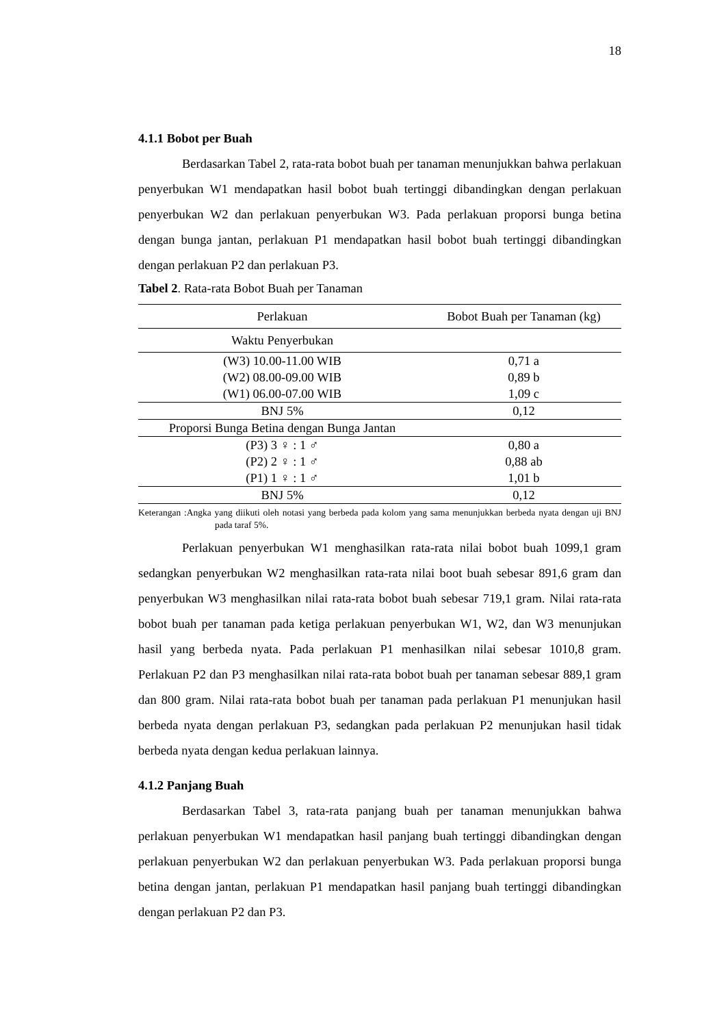18
4.1.1 Bobot per Buah
Berdasarkan Tabel 2, rata-rata bobot buah per tanaman menunjukkan bahwa perlakuan penyerbukan W1 mendapatkan hasil bobot buah tertinggi dibandingkan dengan perlakuan penyerbukan W2 dan perlakuan penyerbukan W3. Pada perlakuan proporsi bunga betina dengan bunga jantan, perlakuan P1 mendapatkan hasil bobot buah tertinggi dibandingkan dengan perlakuan P2 dan perlakuan P3.
Tabel 2. Rata-rata Bobot Buah per Tanaman
| Perlakuan | Bobot Buah per Tanaman (kg) |
| --- | --- |
| Waktu Penyerbukan | |
| (W3) 10.00-11.00 WIB | 0,71 a |
| (W2) 08.00-09.00 WIB | 0,89 b |
| (W1) 06.00-07.00 WIB | 1,09 c |
| BNJ 5% | 0,12 |
| Proporsi Bunga Betina dengan Bunga Jantan | |
| (P3) 3 ♀ : 1 ♂ | 0,80 a |
| (P2) 2 ♀ : 1 ♂ | 0,88 ab |
| (P1) 1 ♀ : 1 ♂ | 1,01 b |
| BNJ 5% | 0,12 |
Keterangan :Angka yang diikuti oleh notasi yang berbeda pada kolom yang sama menunjukkan berbeda nyata dengan uji BNJ pada taraf 5%.
Perlakuan penyerbukan W1 menghasilkan rata-rata nilai bobot buah 1099,1 gram sedangkan penyerbukan W2 menghasilkan rata-rata nilai boot buah sebesar 891,6 gram dan penyerbukan W3 menghasilkan nilai rata-rata bobot buah sebesar 719,1 gram. Nilai rata-rata bobot buah per tanaman pada ketiga perlakuan penyerbukan W1, W2, dan W3 menunjukan hasil yang berbeda nyata. Pada perlakuan P1 menhasilkan nilai sebesar 1010,8 gram. Perlakuan P2 dan P3 menghasilkan nilai rata-rata bobot buah per tanaman sebesar 889,1 gram dan 800 gram. Nilai rata-rata bobot buah per tanaman pada perlakuan P1 menunjukan hasil berbeda nyata dengan perlakuan P3, sedangkan pada perlakuan P2 menunjukan hasil tidak berbeda nyata dengan kedua perlakuan lainnya.
4.1.2 Panjang Buah
Berdasarkan Tabel 3, rata-rata panjang buah per tanaman menunjukkan bahwa perlakuan penyerbukan W1 mendapatkan hasil panjang buah tertinggi dibandingkan dengan perlakuan penyerbukan W2 dan perlakuan penyerbukan W3. Pada perlakuan proporsi bunga betina dengan jantan, perlakuan P1 mendapatkan hasil panjang buah tertinggi dibandingkan dengan perlakuan P2 dan P3.